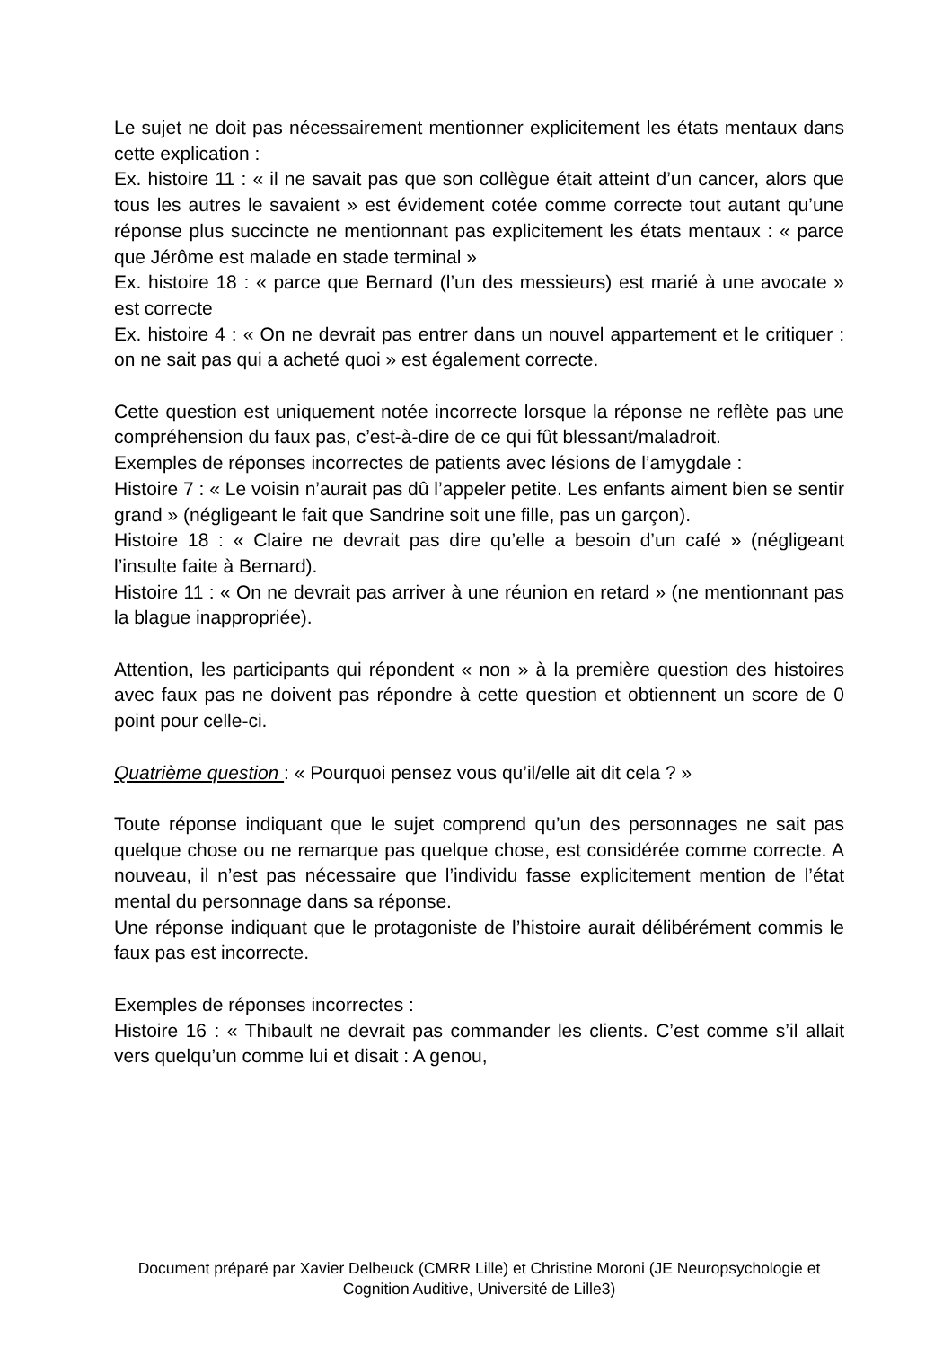Le sujet ne doit pas nécessairement mentionner explicitement les états mentaux dans cette explication :
Ex. histoire 11 : « il ne savait pas que son collègue était atteint d’un cancer, alors que tous les autres le savaient » est évidement cotée comme correcte tout autant qu’une réponse plus succincte ne mentionnant pas explicitement les états mentaux : « parce que Jérôme est malade en stade terminal »
Ex. histoire 18 : « parce que Bernard (l’un des messieurs) est marié à une avocate » est correcte
Ex. histoire 4 : « On ne devrait pas entrer dans un nouvel appartement et le critiquer : on ne sait pas qui a acheté quoi » est également correcte.
Cette question est uniquement notée incorrecte lorsque la réponse ne reflète pas une compréhension du faux pas, c’est-à-dire de ce qui fût blessant/maladroit.
Exemples de réponses incorrectes de patients avec lésions de l’amygdale :
Histoire 7 : « Le voisin n’aurait pas dû l’appeler petite. Les enfants aiment bien se sentir grand » (négligeant le fait que Sandrine soit une fille, pas un garçon).
Histoire 18 : « Claire ne devrait pas dire qu’elle a besoin d’un café » (négligeant l’insulte faite à Bernard).
Histoire 11 : « On ne devrait pas arriver à une réunion en retard » (ne mentionnant pas la blague inappropriée).
Attention, les participants qui répondent « non » à la première question des histoires avec faux pas ne doivent pas répondre à cette question et obtiennent un score de 0 point pour celle-ci.
Quatrième question : « Pourquoi pensez vous qu’il/elle ait dit cela ? »
Toute réponse indiquant que le sujet comprend qu’un des personnages ne sait pas quelque chose ou ne remarque pas quelque chose, est considérée comme correcte. A nouveau, il n’est pas nécessaire que l’individu fasse explicitement mention de l’état mental du personnage dans sa réponse.
Une réponse indiquant que le protagoniste de l’histoire aurait délibérément commis le faux pas est incorrecte.
Exemples de réponses incorrectes :
Histoire 16 : « Thibault ne devrait pas commander les clients. C’est comme s’il allait vers quelqu’un comme lui et disait : A genou,
Document préparé par Xavier Delbeuck (CMRR Lille) et Christine Moroni (JE Neuropsychologie et Cognition Auditive, Université de Lille3)